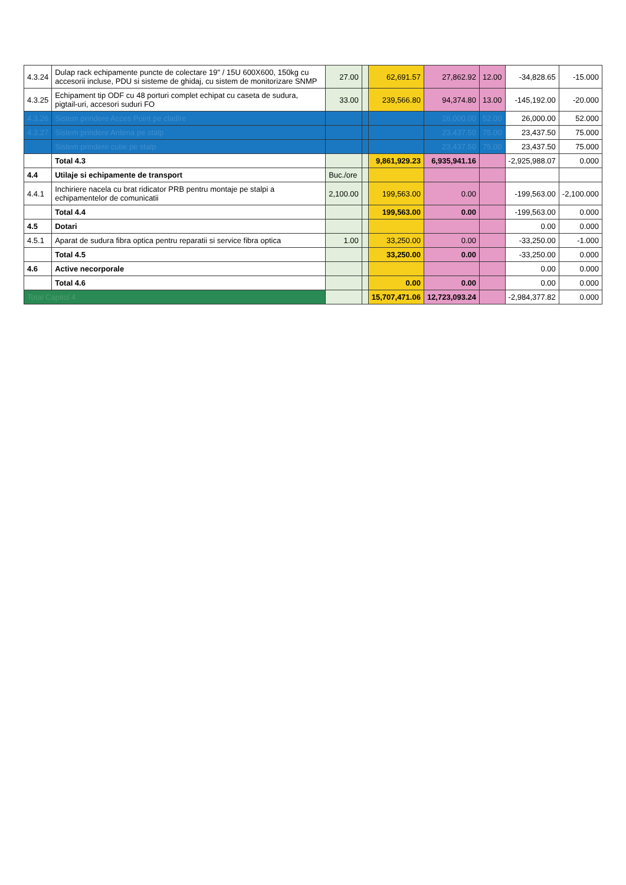| 4.3.24 | Dulap rack echipamente puncte de colectare 19" / 15U 600X600, 150kg cu accesorii incluse, PDU si sisteme de ghidaj, cu sistem de monitorizare SNMP | 27.00 | | 62,691.57 | 27,862.92 | 12.00 | -34,828.65 | -15.000 |
| 4.3.25 | Echipament tip ODF cu 48 porturi complet echipat cu caseta de sudura, pigtail-uri, accesori suduri FO | 33.00 | | 239,566.80 | 94,374.80 | 13.00 | -145,192.00 | -20.000 |
| 4.3.26 | Sistem prindere Acces Point pe cladire | | | | 26,000.00 | 52.00 | 26,000.00 | 52.000 |
| 4.3.27 | Sistem prindere Antena pe stalp | | | | 23,437.50 | 75.00 | 23,437.50 | 75.000 |
| | Sistem prindere cutie pe stalp | | | | 23,437.50 | 75.00 | 23,437.50 | 75.000 |
| | Total 4.3 | | | 9,861,929.23 | 6,935,941.16 | | -2,925,988.07 | 0.000 |
| 4.4 | Utilaje si echipamente de transport | Buc./ore | | | | | | |
| 4.4.1 | Inchiriere nacela cu brat ridicator PRB pentru montaje pe stalpi a echipamentelor de comunicatii | 2,100.00 | | 199,563.00 | 0.00 | | -199,563.00 | -2,100.000 |
| | Total 4.4 | | | 199,563.00 | 0.00 | | -199,563.00 | 0.000 |
| 4.5 | Dotari | | | | | | 0.00 | 0.000 |
| 4.5.1 | Aparat de sudura fibra optica pentru reparatii si service fibra optica | 1.00 | | 33,250.00 | 0.00 | | -33,250.00 | -1.000 |
| | Total 4.5 | | | 33,250.00 | 0.00 | | -33,250.00 | 0.000 |
| 4.6 | Active necorporale | | | | | | 0.00 | 0.000 |
| | Total 4.6 | | | 0.00 | 0.00 | | 0.00 | 0.000 |
| Total Capitol 4 | | | | 15,707,471.06 | 12,723,093.24 | | -2,984,377.82 | 0.000 |